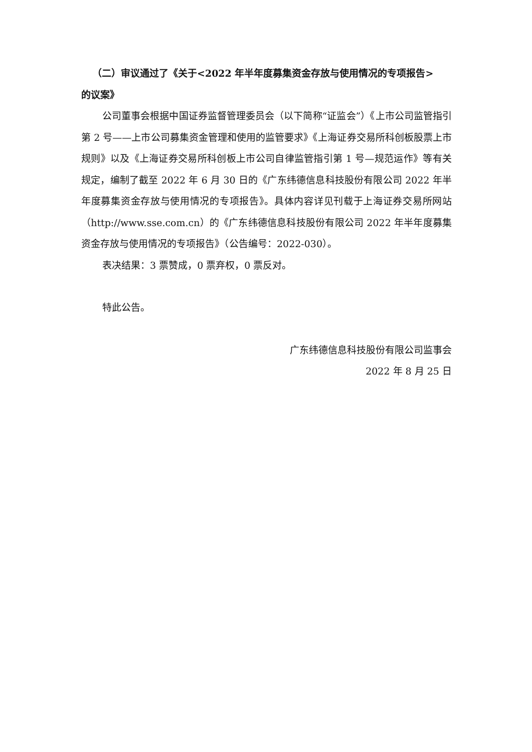（二）审议通过了《关于<2022 年半年度募集资金存放与使用情况的专项报告>
的议案》
公司董事会根据中国证券监督管理委员会（以下简称“证监会”）《上市公司监管指引第 2 号——上市公司募集资金管理和使用的监管要求》《上海证券交易所科创板股票上市规则》以及《上海证券交易所科创板上市公司自律监管指引第 1 号—规范运作》等有关规定，编制了截至 2022 年 6 月 30 日的《广东纬德信息科技股份有限公司 2022 年半年度募集资金存放与使用情况的专项报告》。具体内容详见刊载于上海证券交易所网站（http://www.sse.com.cn）的《广东纬德信息科技股份有限公司 2022 年半年度募集资金存放与使用情况的专项报告》（公告编号：2022-030）。
表决结果：3 票赞成，0 票弃权，0 票反对。
特此公告。
广东纬德信息科技股份有限公司监事会
2022 年 8 月 25 日